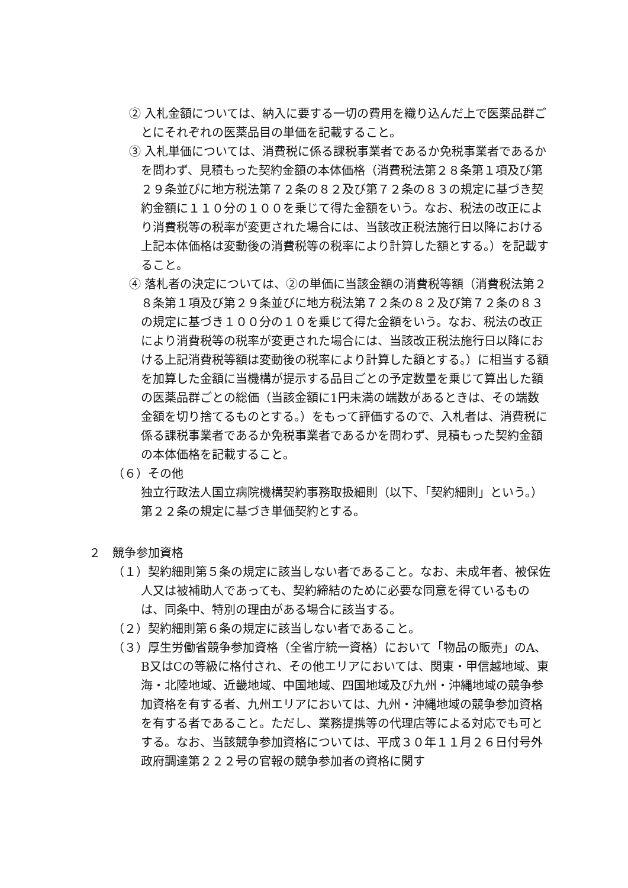② 入札金額については、納入に要する一切の費用を織り込んだ上で医薬品群ごとにそれぞれの医薬品目の単価を記載すること。
③ 入札単価については、消費税に係る課税事業者であるか免税事業者であるかを問わず、見積もった契約金額の本体価格（消費税法第２８条第１項及び第２９条並びに地方税法第７２条の８２及び第７２条の８３の規定に基づき契約金額に１１０分の１００を乗じて得た金額をいう。なお、税法の改正により消費税等の税率が変更された場合には、当該改正税法施行日以降における上記本体価格は変動後の消費税等の税率により計算した額とする。）を記載すること。
④ 落札者の決定については、②の単価に当該金額の消費税等額（消費税法第２８条第１項及び第２９条並びに地方税法第７２条の８２及び第７２条の８３の規定に基づき１００分の１０を乗じて得た金額をいう。なお、税法の改正により消費税等の税率が変更された場合には、当該改正税法施行日以降における上記消費税等額は変動後の税率により計算した額とする。）に相当する額を加算した金額に当機構が提示する品目ごとの予定数量を乗じて算出した額の医薬品群ごとの総価（当該金額に1円未満の端数があるときは、その端数金額を切り捨てるものとする。）をもって評価するので、入札者は、消費税に係る課税事業者であるか免税事業者であるかを問わず、見積もった契約金額の本体価格を記載すること。
（６）その他
　独立行政法人国立病院機構契約事務取扱細則（以下、「契約細則」という。）第２２条の規定に基づき単価契約とする。
２　競争参加資格
（１）契約細則第５条の規定に該当しない者であること。なお、未成年者、被保佐人又は被補助人であっても、契約締結のために必要な同意を得ているものは、同条中、特別の理由がある場合に該当する。
（２）契約細則第６条の規定に該当しない者であること。
（３）厚生労働省競争参加資格（全省庁統一資格）において「物品の販売」のA、B又はCの等級に格付され、その他エリアにおいては、関東・甲信越地域、東海・北陸地域、近畿地域、中国地域、四国地域及び九州・沖縄地域の競争参加資格を有する者、九州エリアにおいては、九州・沖縄地域の競争参加資格を有する者であること。ただし、業務提携等の代理店等による対応でも可とする。なお、当該競争参加資格については、平成３０年１１月２６日付号外政府調達第２２２号の官報の競争参加者の資格に関す